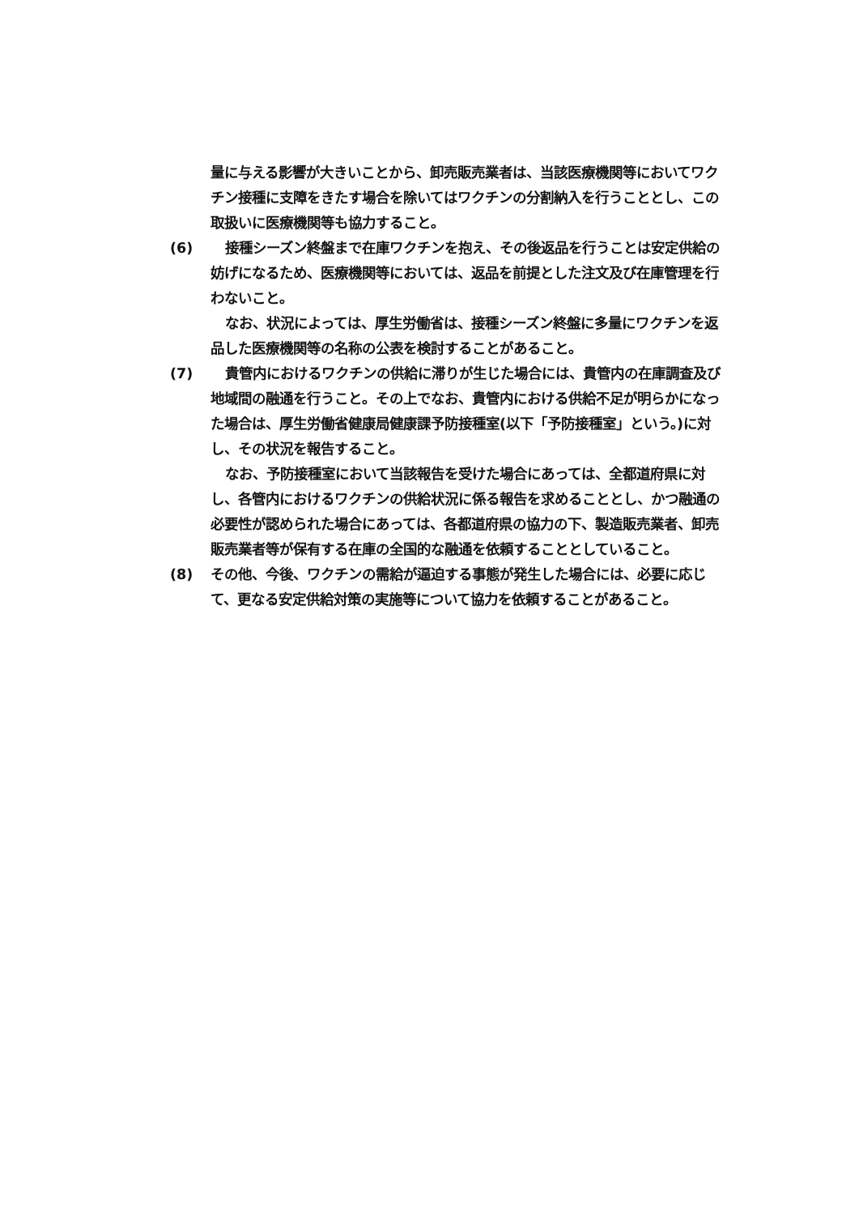量に与える影響が大きいことから、卸売販売業者は、当該医療機関等においてワクチン接種に支障をきたす場合を除いてはワクチンの分割納入を行うこととし、この取扱いに医療機関等も協力すること。
(6) 接種シーズン終盤まで在庫ワクチンを抱え、その後返品を行うことは安定供給の妨げになるため、医療機関等においては、返品を前提とした注文及び在庫管理を行わないこと。
なお、状況によっては、厚生労働省は、接種シーズン終盤に多量にワクチンを返品した医療機関等の名称の公表を検討することがあること。
(7) 貴管内におけるワクチンの供給に滞りが生じた場合には、貴管内の在庫調査及び地域間の融通を行うこと。その上でなお、貴管内における供給不足が明らかになった場合は、厚生労働省健康局健康課予防接種室(以下「予防接種室」という。)に対し、その状況を報告すること。
なお、予防接種室において当該報告を受けた場合にあっては、全都道府県に対し、各管内におけるワクチンの供給状況に係る報告を求めることとし、かつ融通の必要性が認められた場合にあっては、各都道府県の協力の下、製造販売業者、卸売販売業者等が保有する在庫の全国的な融通を依頼することとしていること。
(8) その他、今後、ワクチンの需給が逼迫する事態が発生した場合には、必要に応じて、更なる安定供給対策の実施等について協力を依頼することがあること。